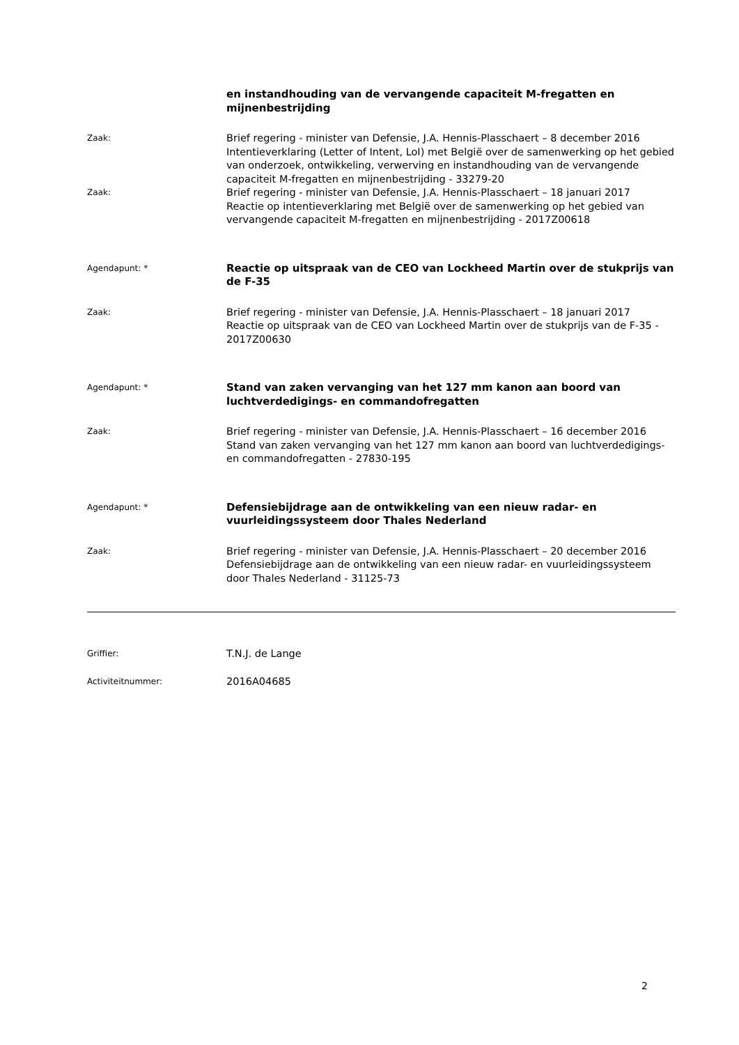en instandhouding van de vervangende capaciteit M-fregatten en mijnenbestrijding
Zaak:
Brief regering - minister van Defensie, J.A. Hennis-Plasschaert – 8 december 2016
Intentieverklaring (Letter of Intent, LoI) met België over de samenwerking op het gebied van onderzoek, ontwikkeling, verwerving en instandhouding van de vervangende capaciteit M-fregatten en mijnenbestrijding - 33279-20
Zaak:
Brief regering - minister van Defensie, J.A. Hennis-Plasschaert – 18 januari 2017
Reactie op intentieverklaring met België over de samenwerking op het gebied van vervangende capaciteit M-fregatten en mijnenbestrijding - 2017Z00618
Agendapunt: *
Reactie op uitspraak van de CEO van Lockheed Martin over de stukprijs van de F-35
Zaak:
Brief regering - minister van Defensie, J.A. Hennis-Plasschaert – 18 januari 2017
Reactie op uitspraak van de CEO van Lockheed Martin over de stukprijs van de F-35 - 2017Z00630
Agendapunt: *
Stand van zaken vervanging van het 127 mm kanon aan boord van luchtverdedigings- en commandofregatten
Zaak:
Brief regering - minister van Defensie, J.A. Hennis-Plasschaert – 16 december 2016
Stand van zaken vervanging van het 127 mm kanon aan boord van luchtverdedigings- en commandofregatten - 27830-195
Agendapunt: *
Defensiebijdrage aan de ontwikkeling van een nieuw radar- en vuurleidingssysteem door Thales Nederland
Zaak:
Brief regering - minister van Defensie, J.A. Hennis-Plasschaert – 20 december 2016
Defensiebijdrage aan de ontwikkeling van een nieuw radar- en vuurleidingssysteem door Thales Nederland - 31125-73
Griffier:
T.N.J. de Lange
Activiteitnummer:
2016A04685
2